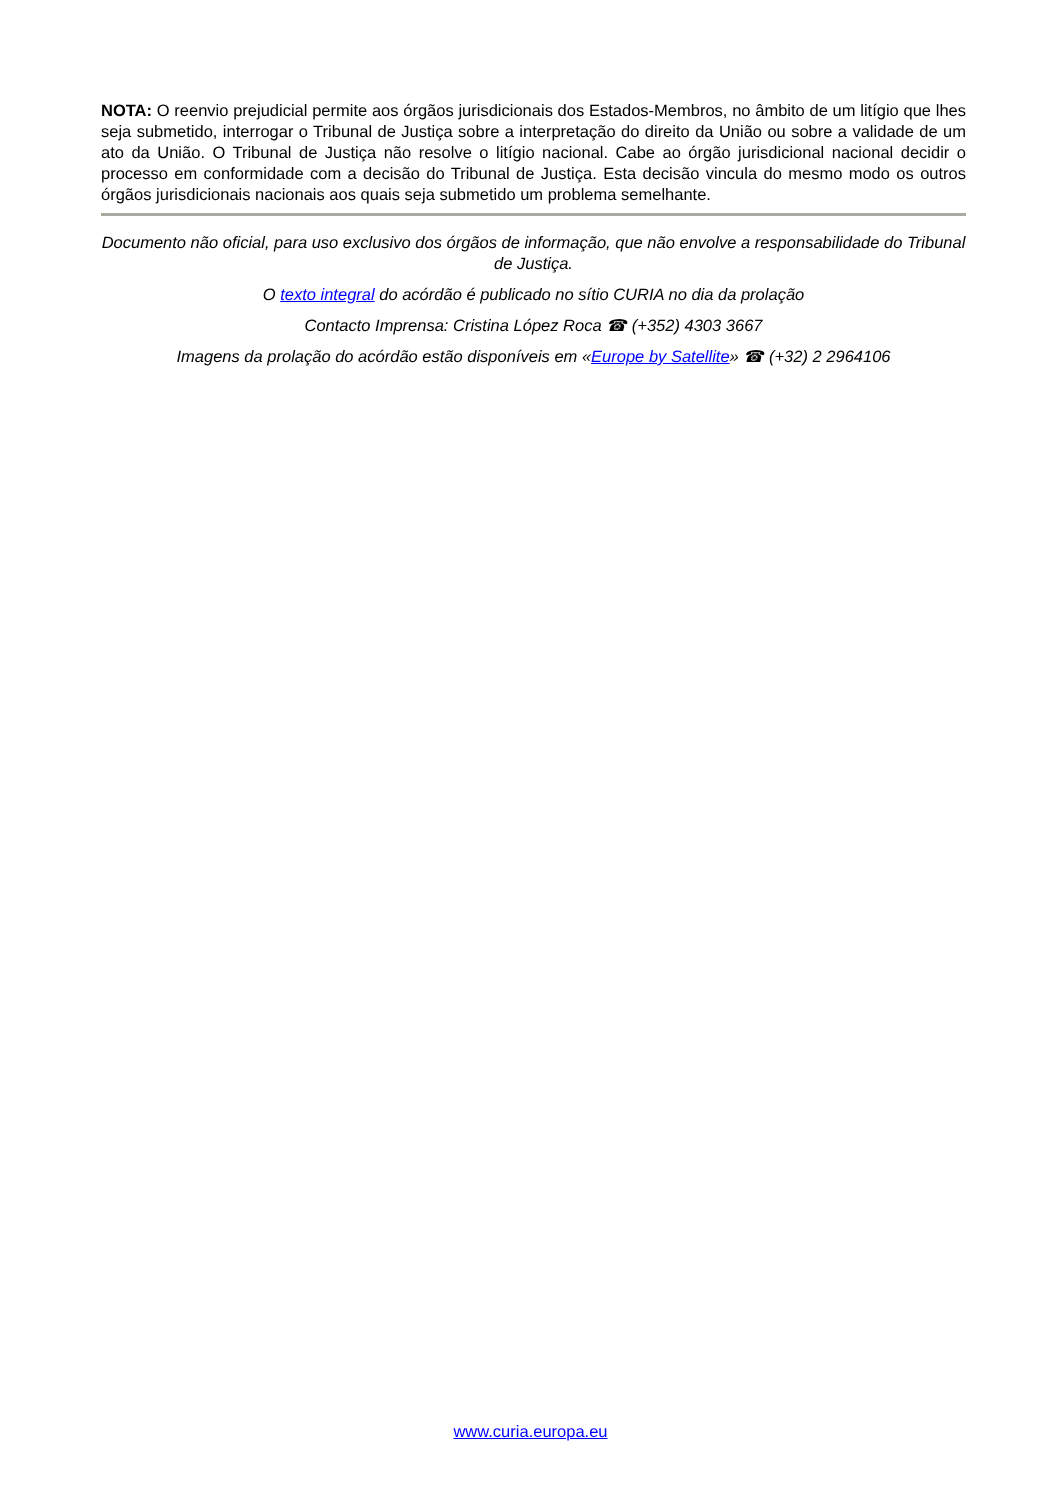NOTA: O reenvio prejudicial permite aos órgãos jurisdicionais dos Estados-Membros, no âmbito de um litígio que lhes seja submetido, interrogar o Tribunal de Justiça sobre a interpretação do direito da União ou sobre a validade de um ato da União. O Tribunal de Justiça não resolve o litígio nacional. Cabe ao órgão jurisdicional nacional decidir o processo em conformidade com a decisão do Tribunal de Justiça. Esta decisão vincula do mesmo modo os outros órgãos jurisdicionais nacionais aos quais seja submetido um problema semelhante.
Documento não oficial, para uso exclusivo dos órgãos de informação, que não envolve a responsabilidade do Tribunal de Justiça.
O texto integral do acórdão é publicado no sítio CURIA no dia da prolação
Contacto Imprensa: Cristina López Roca ☎ (+352) 4303 3667
Imagens da prolação do acórdão estão disponíveis em «Europe by Satellite» ☎ (+32) 2 2964106
www.curia.europa.eu